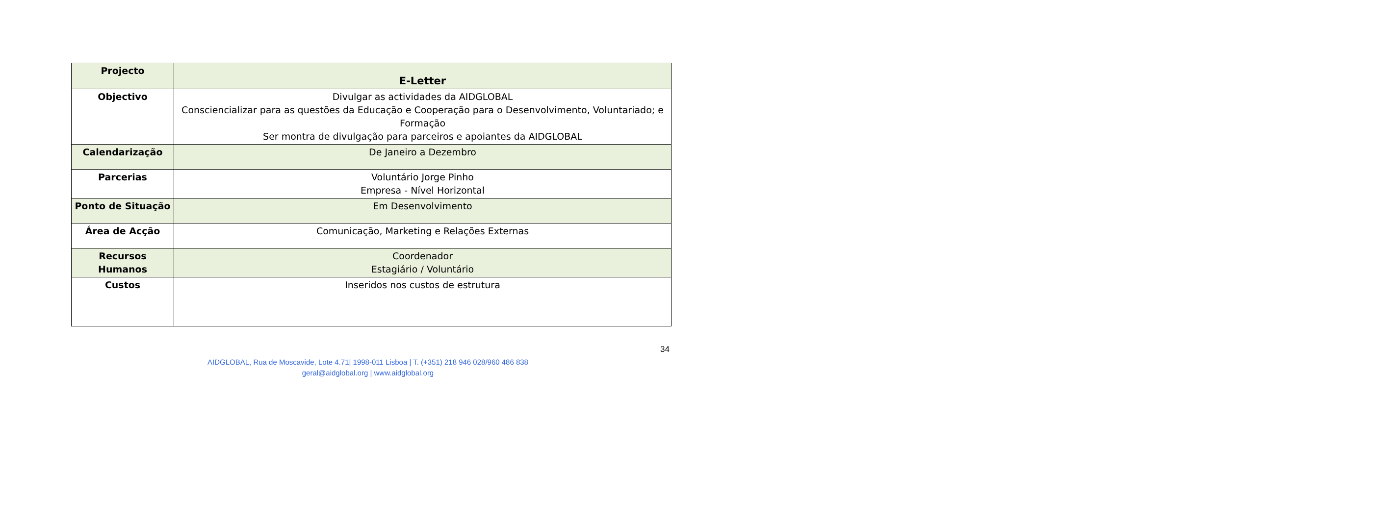| Projecto | E-Letter |
| Objectivo | Divulgar as actividades da AIDGLOBAL Consciencializar para as questões da Educação e Cooperação para o Desenvolvimento, Voluntariado; e Formação Ser montra de divulgação para parceiros e apoiantes da AIDGLOBAL |
| Calendarização | De Janeiro a Dezembro |
| Parcerias | Voluntário Jorge Pinho Empresa - Nível Horizontal |
| Ponto de Situação | Em Desenvolvimento |
| Área de Acção | Comunicação, Marketing e Relações Externas |
| Recursos Humanos | Coordenador Estagiário / Voluntário |
| Custos | Inseridos nos custos de estrutura |
34
AIDGLOBAL, Rua de Moscavide, Lote 4.71| 1998-011 Lisboa | T. (+351) 218 946 028/960 486 838
geral@aidglobal.org | www.aidglobal.org